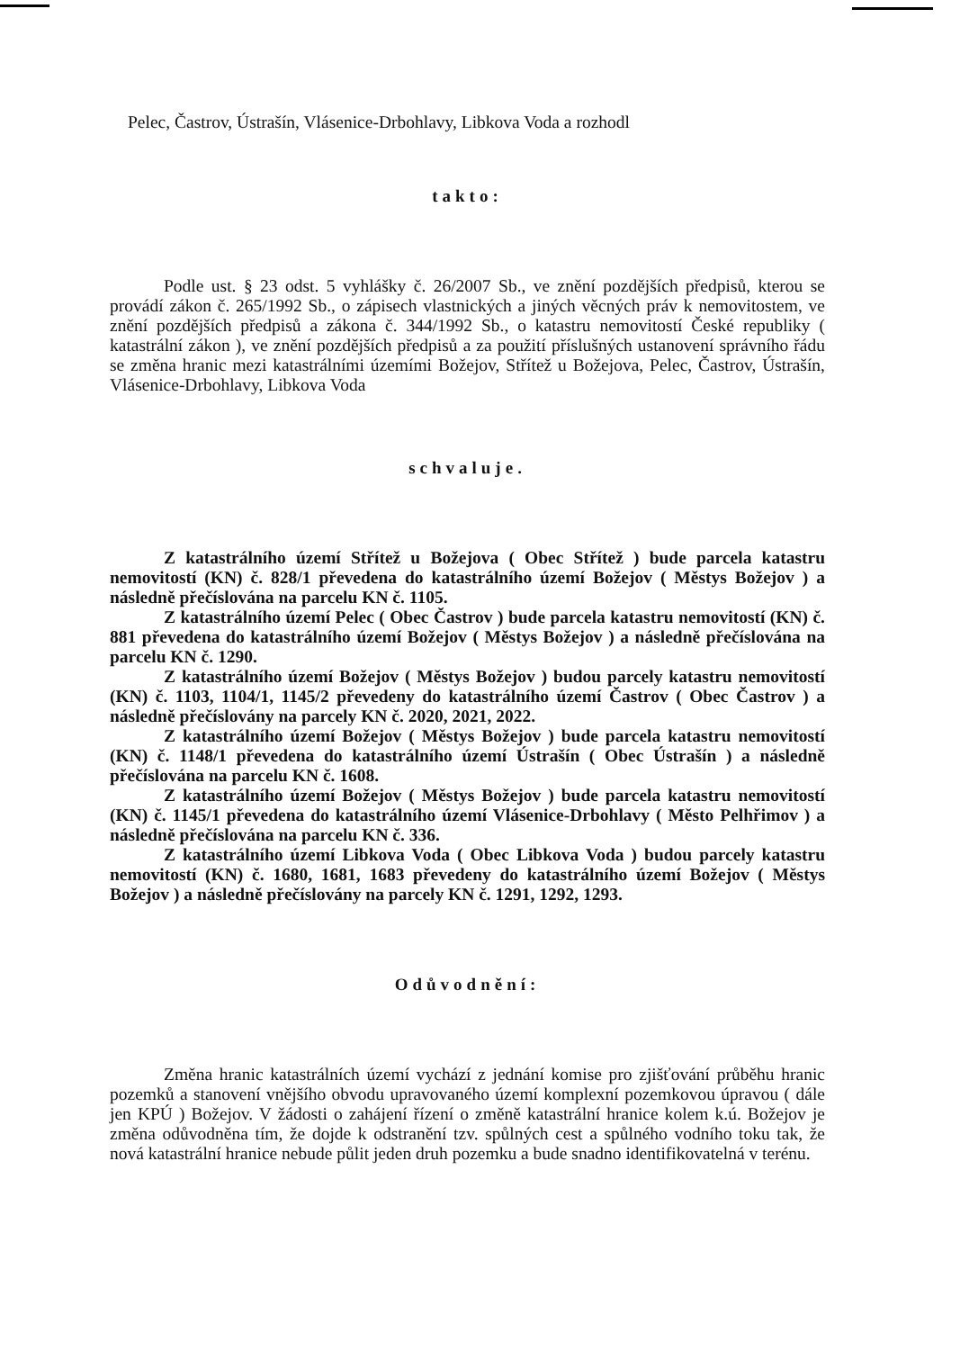Pelec, Častrov, Ústrašín, Vlásenice-Drbohlavy, Libkova Voda a rozhodl
takto:
Podle ust. § 23 odst. 5 vyhlášky č. 26/2007 Sb., ve znění pozdějších předpisů, kterou se provádí zákon č. 265/1992 Sb., o zápisech vlastnických a jiných věcných práv k nemovitostem, ve znění pozdějších předpisů a zákona č. 344/1992 Sb., o katastru nemovitostí České republiky ( katastrální zákon ), ve znění pozdějších předpisů a za použití příslušných ustanovení správního řádu se změna hranic mezi katastrálními územími Božejov, Střítež u Božejova, Pelec, Častrov, Ústrašín, Vlásenice-Drbohlavy, Libkova Voda
schvaluje.
Z katastrálního území Střítež u Božejova ( Obec Střítež ) bude parcela katastru nemovitostí (KN) č. 828/1 převedena do katastrálního území Božejov ( Městys Božejov ) a následně přečíslována na parcelu KN č. 1105.
Z katastrálního území Pelec ( Obec Častrov ) bude parcela katastru nemovitostí (KN) č. 881 převedena do katastrálního území Božejov ( Městys Božejov ) a následně přečíslována na parcelu KN č. 1290.
Z katastrálního území Božejov ( Městys Božejov ) budou parcely katastru nemovitostí (KN) č. 1103, 1104/1, 1145/2 převedeny do katastrálního území Častrov ( Obec Častrov ) a následně přečíslovány na parcely KN č. 2020, 2021, 2022.
Z katastrálního území Božejov ( Městys Božejov ) bude parcela katastru nemovitostí (KN) č. 1148/1 převedena do katastrálního území Ústrašín ( Obec Ústrašín ) a následně přečíslována na parcelu KN č. 1608.
Z katastrálního území Božejov ( Městys Božejov ) bude parcela katastru nemovitostí (KN) č. 1145/1 převedena do katastrálního území Vlásenice-Drbohlavy ( Město Pelhřimov ) a následně přečíslována na parcelu KN č. 336.
Z katastrálního území Libkova Voda ( Obec Libkova Voda ) budou parcely katastru nemovitostí (KN) č. 1680, 1681, 1683 převedeny do katastrálního území Božejov ( Městys Božejov ) a následně přečíslovány na parcely KN č. 1291, 1292, 1293.
Odůvodnění:
Změna hranic katastrálních území vychází z jednání komise pro zjišťování průběhu hranic pozemků a stanovení vnějšího obvodu upravovaného území komplexní pozemkovou úpravou ( dále jen KPÚ ) Božejov. V žádosti o zahájení řízení o změně katastrální hranice kolem k.ú. Božejov je změna odůvodněna tím, že dojde k odstranění tzv. spůlných cest a spůlného vodního toku tak, že nová katastrální hranice nebude půlit jeden druh pozemku a bude snadno identifikovatelná v terénu.